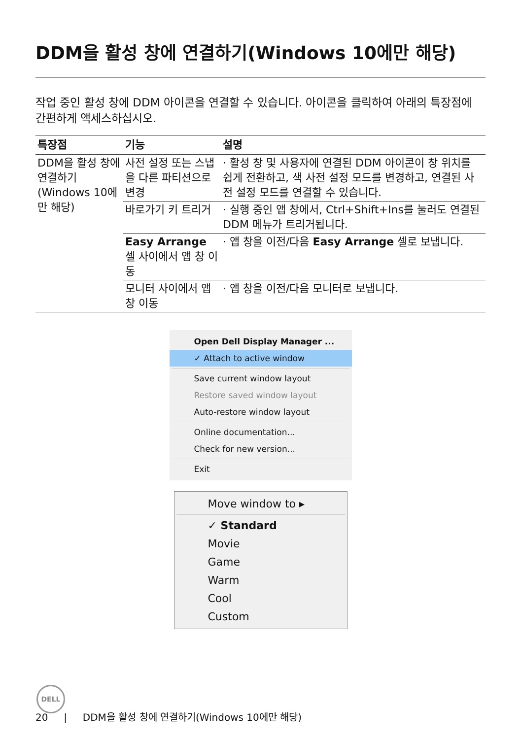DDM을 활성 창에 연결하기(Windows 10에만 해당)
작업 중인 활성 창에 DDM 아이콘을 연결할 수 있습니다. 아이콘을 클릭하여 아래의 특장점에 간편하게 액세스하십시오.
| 특장점 | 기능 | 설명 |
| --- | --- | --- |
| DDM을 활성 창에 연결하기(Windows 10에만 해당) | 사전 설정 또는 스냅을 다른 파티션으로 변경 | · 활성 창 및 사용자에 연결된 DDM 아이콘이 창 위치를 쉽게 전환하고, 색 사전 설정 모드를 변경하고, 연결된 사전 설정 모드를 연결할 수 있습니다. |
| | 바로가기 키 트리거 | · 실행 중인 앱 창에서, Ctrl+Shift+Ins를 눌러도 연결된 DDM 메뉴가 트리거됩니다. |
| | Easy Arrange 셀 사이에서 앱 창 이동 | · 앱 창을 이전/다음 Easy Arrange 셀로 보냅니다. |
| | 모니터 사이에서 앱 창 이동 | · 앱 창을 이전/다음 모니터로 보냅니다. |
Open Dell Display Manager ...
✓ Attach to active window
Save current window layout
Restore saved window layout
Auto-restore window layout
Online documentation...
Check for new version...
Exit
Move window to ▸
✓ Standard
Movie
Game
Warm
Cool
Custom
DELL
20 | DDM을 활성 창에 연결하기(Windows 10에만 해당)